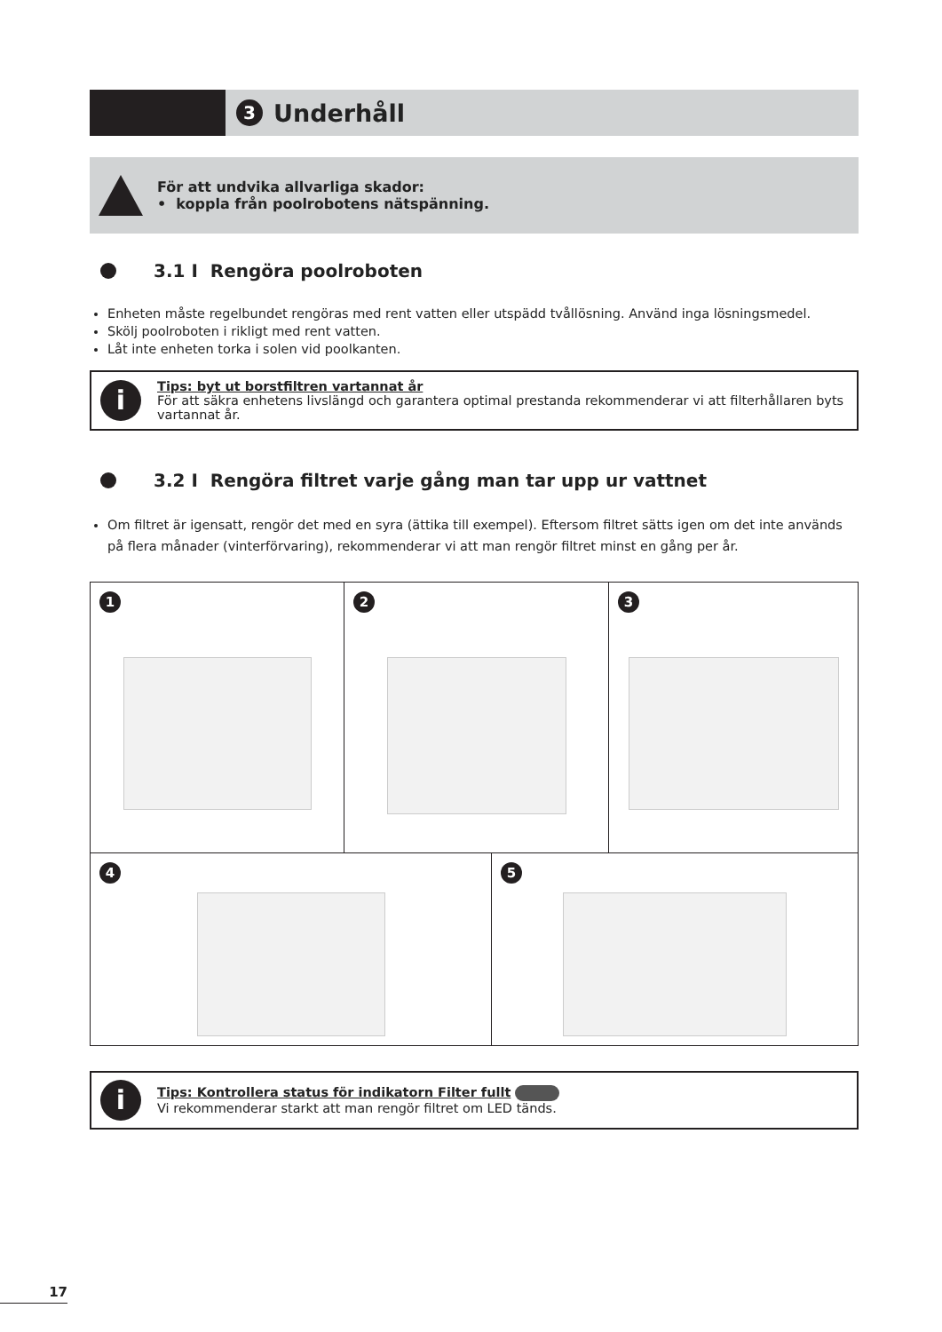3 Underhåll
För att undvika allvarliga skador:
• koppla från poolrobotens nätspänning.
3.1 I Rengöra poolroboten
Enheten måste regelbundet rengöras med rent vatten eller utspädd tvållösning. Använd inga lösningsmedel.
Skölj poolroboten i rikligt med rent vatten.
Låt inte enheten torka i solen vid poolkanten.
i
Tips: byt ut borstfiltren vartannat år
För att säkra enhetens livslängd och garantera optimal prestanda rekommenderar vi att filterhållaren byts vartannat år.
3.2 I Rengöra filtret varje gång man tar upp ur vattnet
Om filtret är igensatt, rengör det med en syra (ättika till exempel). Eftersom filtret sätts igen om det inte används på flera månader (vinterförvaring), rekommenderar vi att man rengör filtret minst en gång per år.
1 2 3
4 5
i
Tips: Kontrollera status för indikatorn Filter fullt
Vi rekommenderar starkt att man rengör filtret om LED tänds.
17